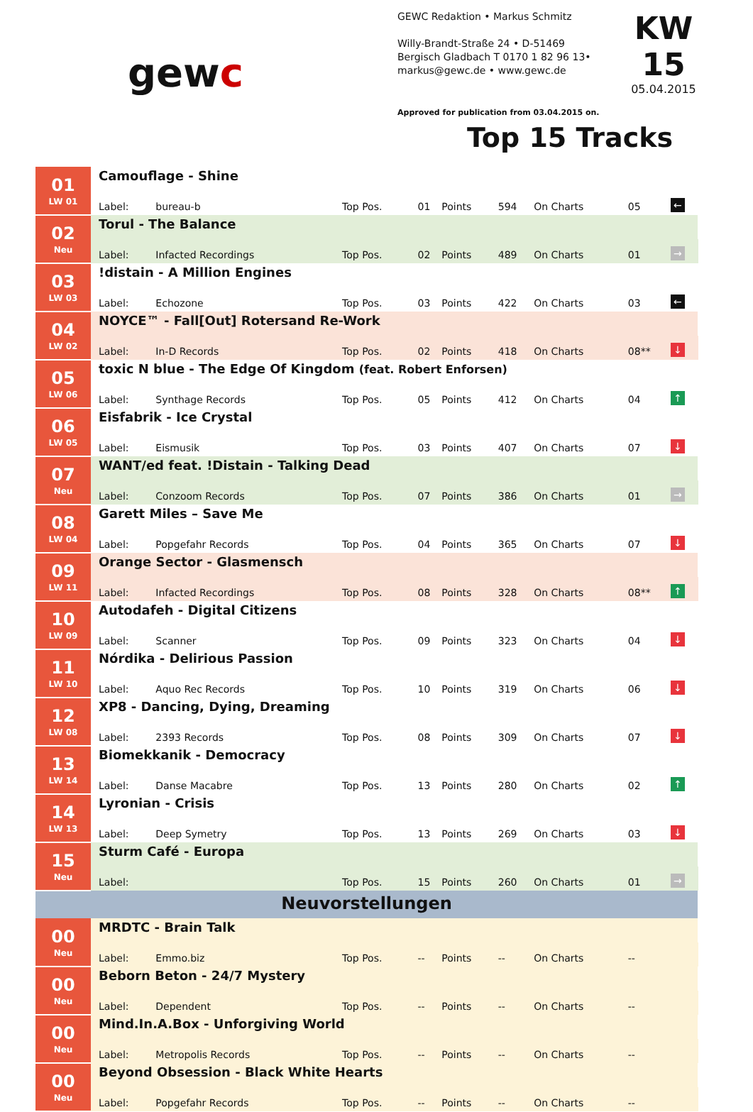gewc
GEWC Redaktion • Markus Schmitz
Willy-Brandt-Straße 24 • D-51469
Bergisch Gladbach T 0170 1 82 96 13•
markus@gewc.de • www.gewc.de
Approved for publication from 03.04.2015 on.
KW 15
05.04.2015
Top 15 Tracks
| 01 LW 01 | | Camouflage - Shine | | | | | | | | | |
| | | Label: | bureau-b | Top Pos. | 01 | Points | 594 | On Charts | 05 | ← | |
| 02 Neu | | Torul - The Balance | | | | | | | | | |
| | | Label: | Infacted Recordings | Top Pos. | 02 | Points | 489 | On Charts | 01 | → | |
| 03 LW 03 | | !distain - A Million Engines | | | | | | | | | |
| | | Label: | Echozone | Top Pos. | 03 | Points | 422 | On Charts | 03 | ← | |
| 04 LW 02 | | NOYCE™ - Fall[Out] Rotersand Re-Work | | | | | | | | | |
| | | Label: | In-D Records | Top Pos. | 02 | Points | 418 | On Charts | 08** | ↓ | |
| 05 LW 06 | | toxic N blue - The Edge Of Kingdom (feat. Robert Enforsen) | | | | | | | | | |
| | | Label: | Synthage Records | Top Pos. | 05 | Points | 412 | On Charts | 04 | ↑ | |
| 06 LW 05 | | Eisfabrik - Ice Crystal | | | | | | | | | |
| | | Label: | Eismusik | Top Pos. | 03 | Points | 407 | On Charts | 07 | ↓ | |
| 07 Neu | | WANT/ed feat. !Distain - Talking Dead | | | | | | | | | |
| | | Label: | Conzoom Records | Top Pos. | 07 | Points | 386 | On Charts | 01 | → | |
| 08 LW 04 | | Garett Miles – Save Me | | | | | | | | | |
| | | Label: | Popgefahr Records | Top Pos. | 04 | Points | 365 | On Charts | 07 | ↓ | |
| 09 LW 11 | | Orange Sector - Glasmensch | | | | | | | | | |
| | | Label: | Infacted Recordings | Top Pos. | 08 | Points | 328 | On Charts | 08** | ↑ | |
| 10 LW 09 | | Autodafeh - Digital Citizens | | | | | | | | | |
| | | Label: | Scanner | Top Pos. | 09 | Points | 323 | On Charts | 04 | ↓ | |
| 11 LW 10 | | Nórdika - Delirious Passion | | | | | | | | | |
| | | Label: | Aquo Rec Records | Top Pos. | 10 | Points | 319 | On Charts | 06 | ↓ | |
| 12 LW 08 | | XP8 - Dancing, Dying, Dreaming | | | | | | | | | |
| | | Label: | 2393 Records | Top Pos. | 08 | Points | 309 | On Charts | 07 | ↓ | |
| 13 LW 14 | | Biomekkanik - Democracy | | | | | | | | | |
| | | Label: | Danse Macabre | Top Pos. | 13 | Points | 280 | On Charts | 02 | ↑ | |
| 14 LW 13 | | Lyronian - Crisis | | | | | | | | | |
| | | Label: | Deep Symetry | Top Pos. | 13 | Points | 269 | On Charts | 03 | ↓ | |
| 15 Neu | | Sturm Café - Europa | | | | | | | | | |
| | | Label: | | Top Pos. | 15 | Points | 260 | On Charts | 01 | → | |
| Neuvorstellungen | | | | | | | | | | | |
| 00 Neu | | MRDTC - Brain Talk | | | | | | | | | |
| | | Label: | Emmo.biz | Top Pos. | -- | Points | -- | On Charts | -- | | |
| 00 Neu | | Beborn Beton - 24/7 Mystery | | | | | | | | | |
| | | Label: | Dependent | Top Pos. | -- | Points | -- | On Charts | -- | | |
| 00 Neu | | Mind.In.A.Box - Unforgiving World | | | | | | | | | |
| | | Label: | Metropolis Records | Top Pos. | -- | Points | -- | On Charts | -- | | |
| 00 Neu | | Beyond Obsession - Black White Hearts | | | | | | | | | |
| | | Label: | Popgefahr Records | Top Pos. | -- | Points | -- | On Charts | -- | | |